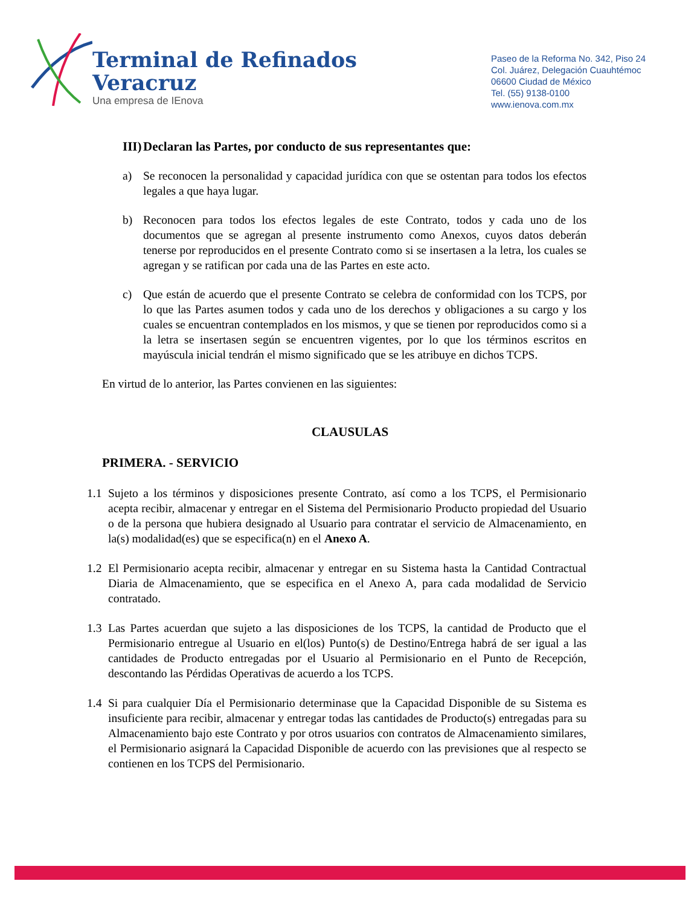Terminal de Refinados
Veracruz
Una empresa de IEnova
Paseo de la Reforma No. 342, Piso 24
Col. Juárez, Delegación Cuauhtémoc
06600 Ciudad de México
Tel. (55) 9138-0100
www.ienova.com.mx
III)
Declaran las Partes, por conducto de sus representantes que:
a) Se reconocen la personalidad y capacidad jurídica con que se ostentan para todos los efectos legales a que haya lugar.
b) Reconocen para todos los efectos legales de este Contrato, todos y cada uno de los documentos que se agregan al presente instrumento como Anexos, cuyos datos deberán tenerse por reproducidos en el presente Contrato como si se insertasen a la letra, los cuales se agregan y se ratifican por cada una de las Partes en este acto.
c) Que están de acuerdo que el presente Contrato se celebra de conformidad con los TCPS, por lo que las Partes asumen todos y cada uno de los derechos y obligaciones a su cargo y los cuales se encuentran contemplados en los mismos, y que se tienen por reproducidos como si a la letra se insertasen según se encuentren vigentes, por lo que los términos escritos en mayúscula inicial tendrán el mismo significado que se les atribuye en dichos TCPS.
En virtud de lo anterior, las Partes convienen en las siguientes:
CLAUSULAS
PRIMERA. - SERVICIO
1.1
Sujeto a los términos y disposiciones presente Contrato, así como a los TCPS, el Permisionario acepta recibir, almacenar y entregar en el Sistema del Permisionario Producto propiedad del Usuario o de la persona que hubiera designado al Usuario para contratar el servicio de Almacenamiento, en la(s) modalidad(es) que se especifica(n) en el Anexo A.
1.2
El Permisionario acepta recibir, almacenar y entregar en su Sistema hasta la Cantidad Contractual Diaria de Almacenamiento, que se especifica en el Anexo A, para cada modalidad de Servicio contratado.
1.3
Las Partes acuerdan que sujeto a las disposiciones de los TCPS, la cantidad de Producto que el Permisionario entregue al Usuario en el(los) Punto(s) de Destino/Entrega habrá de ser igual a las cantidades de Producto entregadas por el Usuario al Permisionario en el Punto de Recepción, descontando las Pérdidas Operativas de acuerdo a los TCPS.
1.4
Si para cualquier Día el Permisionario determinase que la Capacidad Disponible de su Sistema es insuficiente para recibir, almacenar y entregar todas las cantidades de Producto(s) entregadas para su Almacenamiento bajo este Contrato y por otros usuarios con contratos de Almacenamiento similares, el Permisionario asignará la Capacidad Disponible de acuerdo con las previsiones que al respecto se contienen en los TCPS del Permisionario.